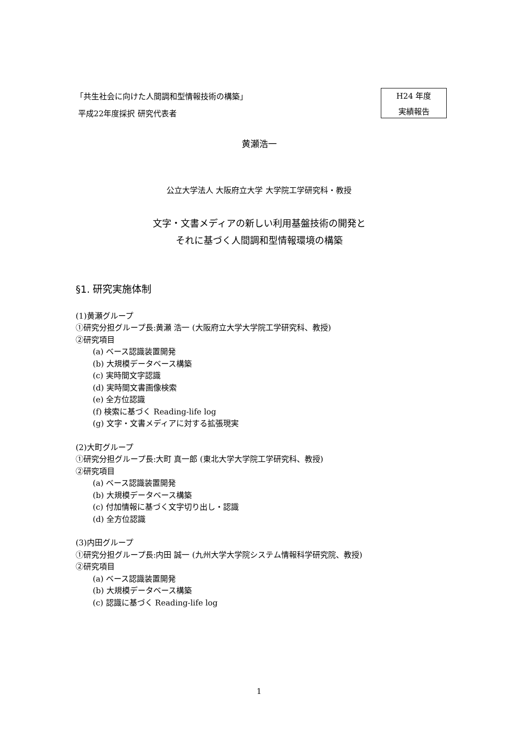「共生社会に向けた人間調和型情報技術の構築」
平成22年度採択 研究代表者
H24 年度
実績報告
黄瀬浩一
公立大学法人 大阪府立大学 大学院工学研究科・教授
文字・文書メディアの新しい利用基盤技術の開発と
それに基づく人間調和型情報環境の構築
§1. 研究実施体制
(1)黄瀬グループ
①研究分担グループ長:黄瀬 浩一 (大阪府立大学大学院工学研究科、教授)
②研究項目
(a) ベース認識装置開発
(b) 大規模データベース構築
(c) 実時間文字認識
(d) 実時間文書画像検索
(e) 全方位認識
(f) 検索に基づく Reading-life log
(g) 文字・文書メディアに対する拡張現実
(2)大町グループ
①研究分担グループ長:大町 真一郎 (東北大学大学院工学研究科、教授)
②研究項目
(a) ベース認識装置開発
(b) 大規模データベース構築
(c) 付加情報に基づく文字切り出し・認識
(d) 全方位認識
(3)内田グループ
①研究分担グループ長:内田 誠一 (九州大学大学院システム情報科学研究院、教授)
②研究項目
(a) ベース認識装置開発
(b) 大規模データベース構築
(c) 認識に基づく Reading-life log
1